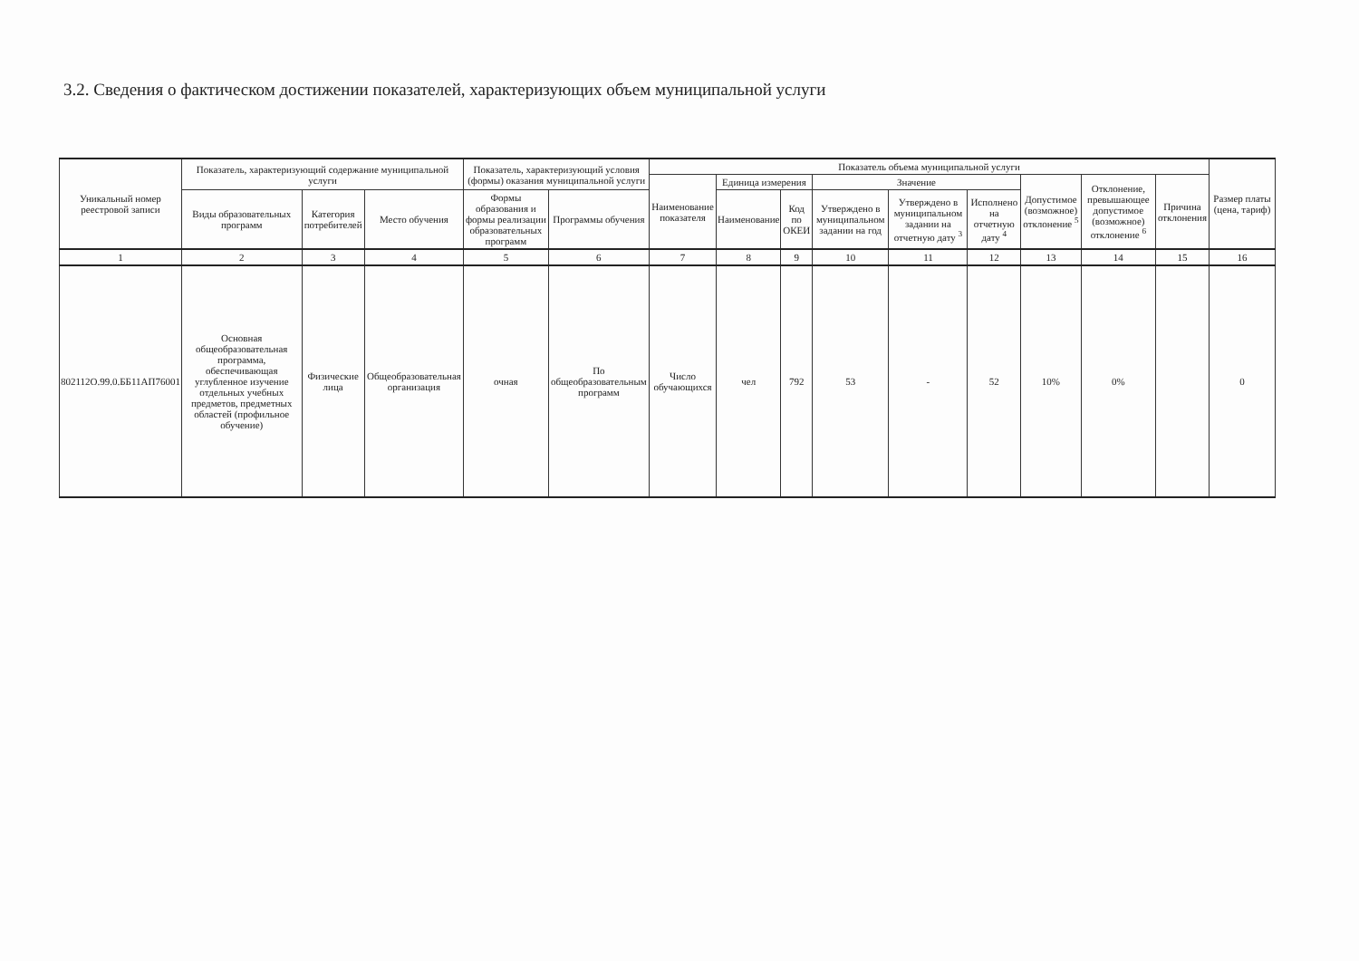3.2. Сведения о фактическом достижении показателей, характеризующих объем муниципальной услуги
| Уникальный номер реестровой записи | Показатель, характеризующий содержание муниципальной услуги | | | Показатель, характеризующий условия (формы) оказания муниципальной услуги | | Показатель объема муниципальной услуги | | | | | | | | | Размер платы (цена, тариф) |
| --- | --- | --- | --- | --- | --- | --- | --- | --- | --- | --- | --- | --- | --- | --- | --- |
| | | | | | | Наименование показателя | Единица измерения | | Значение | | | Допустимое (возможное) отклонение <sup>5</sup> | Отклонение, превышающее допустимое (возможное) отклонение <sup>6</sup> | Причина отклонения | |
| | Виды образовательных программ | Категория потребителей | Место обучения | Формы образования и формы реализации образовательных программ | Программы обучения | | Наименование | Код по ОКЕИ | Утверждено в муниципальном задании на год | Утверждено в муниципальном задании на отчетную дату <sup>3</sup> | Исполнено на отчетную дату <sup>4</sup> | | | | |
| 1 | 2 | 3 | 4 | 5 | 6 | 7 | 8 | 9 | 10 | 11 | 12 | 13 | 14 | 15 | 16 |
| 802112О.99.0.ББ11АП76001 | Основная общеобразовательная программа, обеспечивающая углубленное изучение отдельных учебных предметов, предметных областей (профильное обучение) | Физические лица | Общеобразовательная организация | очная | По общеобразовательным программ | Число обучающихся | чел | 792 | 53 | - | 52 | 10% | 0% | | 0 |